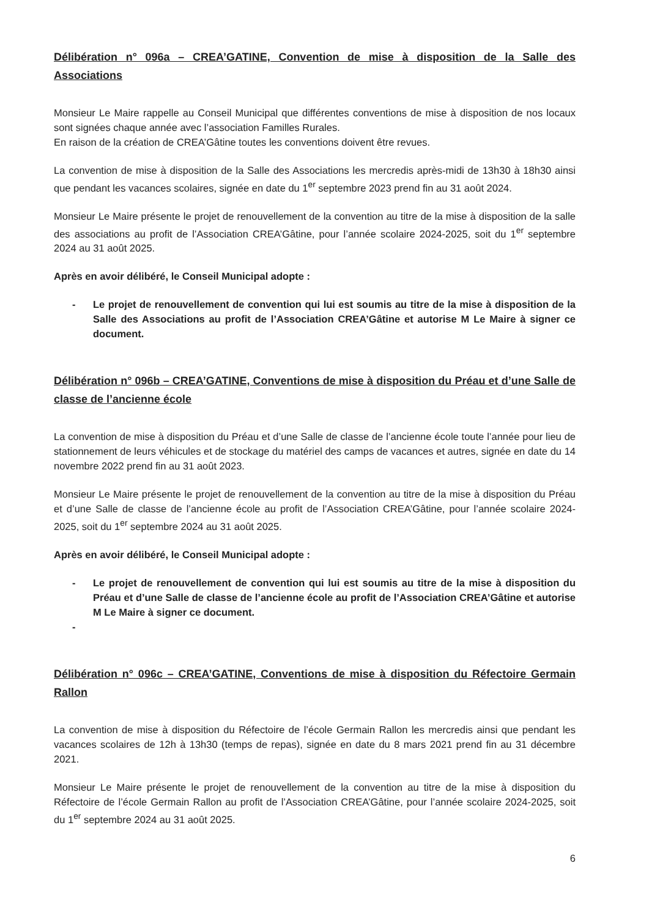Délibération n° 096a – CREA’GATINE, Convention de mise à disposition de la Salle des Associations
Monsieur Le Maire rappelle au Conseil Municipal que différentes conventions de mise à disposition de nos locaux sont signées chaque année avec l’association Familles Rurales.
En raison de la création de CREA’Gâtine toutes les conventions doivent être revues.
La convention de mise à disposition de la Salle des Associations les mercredis après-midi de 13h30 à 18h30 ainsi que pendant les vacances scolaires, signée en date du 1<sup>er</sup> septembre 2023 prend fin au 31 août 2024.
Monsieur Le Maire présente le projet de renouvellement de la convention au titre de la mise à disposition de la salle des associations au profit de l’Association CREA’Gâtine, pour l’année scolaire 2024-2025, soit du 1<sup>er</sup> septembre 2024 au 31 août 2025.
Après en avoir délibéré, le Conseil Municipal adopte :
- Le projet de renouvellement de convention qui lui est soumis au titre de la mise à disposition de la Salle des Associations au profit de l’Association CREA’Gâtine et autorise M Le Maire à signer ce document.
Délibération n° 096b – CREA’GATINE, Conventions de mise à disposition du Préau et d’une Salle de classe de l’ancienne école
La convention de mise à disposition du Préau et d’une Salle de classe de l’ancienne école toute l’année pour lieu de stationnement de leurs véhicules et de stockage du matériel des camps de vacances et autres, signée en date du 14 novembre 2022 prend fin au 31 août 2023.
Monsieur Le Maire présente le projet de renouvellement de la convention au titre de la mise à disposition du Préau et d’une Salle de classe de l’ancienne école au profit de l’Association CREA’Gâtine, pour l’année scolaire 2024-2025, soit du 1<sup>er</sup> septembre 2024 au 31 août 2025.
Après en avoir délibéré, le Conseil Municipal adopte :
- Le projet de renouvellement de convention qui lui est soumis au titre de la mise à disposition du Préau et d’une Salle de classe de l’ancienne école au profit de l’Association CREA’Gâtine et autorise M Le Maire à signer ce document.
-
Délibération n° 096c – CREA’GATINE, Conventions de mise à disposition du Réfectoire Germain Rallon
La convention de mise à disposition du Réfectoire de l’école Germain Rallon les mercredis ainsi que pendant les vacances scolaires de 12h à 13h30 (temps de repas), signée en date du 8 mars 2021 prend fin au 31 décembre 2021.
Monsieur Le Maire présente le projet de renouvellement de la convention au titre de la mise à disposition du Réfectoire de l’école Germain Rallon au profit de l’Association CREA’Gâtine, pour l’année scolaire 2024-2025, soit du 1<sup>er</sup> septembre 2024 au 31 août 2025.
6